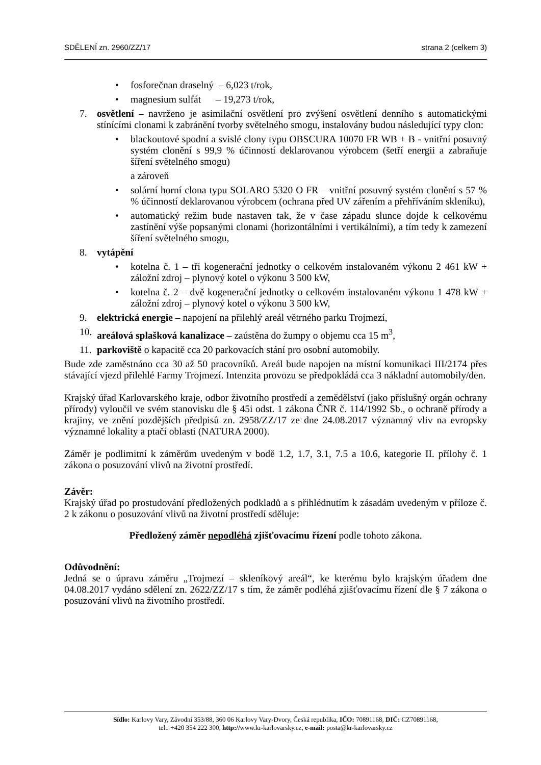SDĚLENÍ zn. 2960/ZZ/17 strana 2 (celkem 3)
• fosforečnan draselný – 6,023 t/rok,
• magnesium sulfát – 19,273 t/rok,
7. osvětlení – navrženo je asimilační osvětlení pro zvýšení osvětlení denního s automatickými stínícími clonami k zabránění tvorby světelného smogu, instalovány budou následující typy clon:
• blackoutové spodní a svislé clony typu OBSCURA 10070 FR WB + B - vnitřní posuvný systém clonění s 99,9 % účinností deklarovanou výrobcem (šetří energii a zabraňuje šíření světelného smogu)
a zároveň
• solární horní clona typu SOLARO 5320 O FR – vnitřní posuvný systém clonění s 57 % % účinností deklarovanou výrobcem (ochrana před UV zářením a přehříváním skleníku),
• automatický režim bude nastaven tak, že v čase západu slunce dojde k celkovému zastínění výše popsanými clonami (horizontálními i vertikálními), a tím tedy k zamezení šíření světelného smogu,
8. vytápění
• kotelna č. 1 – tři kogenerační jednotky o celkovém instalovaném výkonu 2 461 kW + záložní zdroj – plynový kotel o výkonu 3 500 kW,
• kotelna č. 2 – dvě kogenerační jednotky o celkovém instalovaném výkonu 1 478 kW + záložní zdroj – plynový kotel o výkonu 3 500 kW,
9. elektrická energie – napojení na přilehlý areál větrného parku Trojmezí,
10. areálová splašková kanalizace – zaústěna do žumpy o objemu cca 15 m<sup>3</sup>,
11. parkoviště o kapacitě cca 20 parkovacích stání pro osobní automobily.
Bude zde zaměstnáno cca 30 až 50 pracovníků. Areál bude napojen na místní komunikaci III/2174 přes stávající vjezd přilehlé Farmy Trojmezí. Intenzita provozu se předpokládá cca 3 nákladní automobily/den.
Krajský úřad Karlovarského kraje, odbor životního prostředí a zemědělství (jako příslušný orgán ochrany přírody) vyloučil ve svém stanovisku dle § 45i odst. 1 zákona ČNR č. 114/1992 Sb., o ochraně přírody a krajiny, ve znění pozdějších předpisů zn. 2958/ZZ/17 ze dne 24.08.2017 významný vliv na evropsky významné lokality a ptačí oblasti (NATURA 2000).
Záměr je podlimitní k záměrům uvedeným v bodě 1.2, 1.7, 3.1, 7.5 a 10.6, kategorie II. přílohy č. 1 zákona o posuzování vlivů na životní prostředí.
Závěr:
Krajský úřad po prostudování předložených podkladů a s přihlédnutím k zásadám uvedeným v příloze č. 2 k zákonu o posuzování vlivů na životní prostředí sděluje:
Předložený záměr nepodléhá zjišťovacímu řízení podle tohoto zákona.
Odůvodnění:
Jedná se o úpravu záměru „Trojmezí – skleníkový areál“, ke kterému bylo krajským úřadem dne 04.08.2017 vydáno sdělení zn. 2622/ZZ/17 s tím, že záměr podléhá zjišťovacímu řízení dle § 7 zákona o posuzování vlivů na životního prostředí.
Sídlo: Karlovy Vary, Závodní 353/88, 360 06 Karlovy Vary-Dvory, Česká republika, IČO: 70891168, DIČ: CZ70891168,
tel.: +420 354 222 300, http://www.kr-karlovarsky.cz, e-mail: posta@kr-karlovarsky.cz